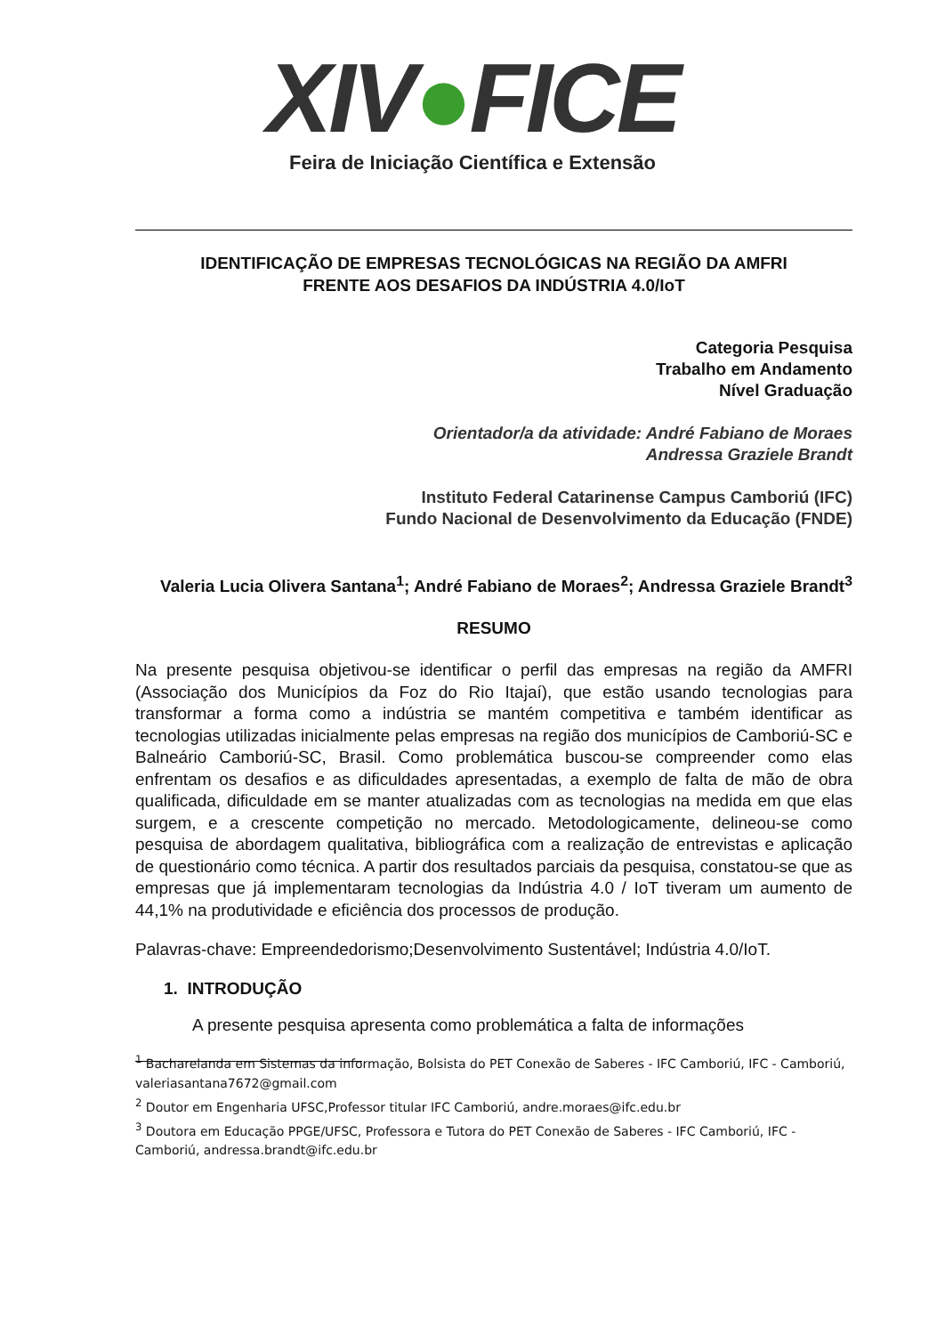XIV●FICE
Feira de Iniciação Científica e Extensão
IDENTIFICAÇÃO DE EMPRESAS TECNOLÓGICAS NA REGIÃO DA AMFRI
FRENTE AOS DESAFIOS DA INDÚSTRIA 4.0/IoT
Categoria Pesquisa
Trabalho em Andamento
Nível Graduação
Orientador/a da atividade: André Fabiano de Moraes
Andressa Graziele Brandt
Instituto Federal Catarinense Campus Camboriú (IFC)
Fundo Nacional de Desenvolvimento da Educação (FNDE)
Valeria Lucia Olivera Santana<sup>1</sup>; André Fabiano de Moraes<sup>2</sup>; Andressa Graziele Brandt<sup>3</sup>
RESUMO
Na presente pesquisa objetivou-se identificar o perfil das empresas na região da AMFRI (Associação dos Municípios da Foz do Rio Itajaí), que estão usando tecnologias para transformar a forma como a indústria se mantém competitiva e também identificar as tecnologias utilizadas inicialmente pelas empresas na região dos municípios de Camboriú-SC e Balneário Camboriú-SC, Brasil. Como problemática buscou-se compreender como elas enfrentam os desafios e as dificuldades apresentadas, a exemplo de falta de mão de obra qualificada, dificuldade em se manter atualizadas com as tecnologias na medida em que elas surgem, e a crescente competição no mercado. Metodologicamente, delineou-se como pesquisa de abordagem qualitativa, bibliográfica com a realização de entrevistas e aplicação de questionário como técnica. A partir dos resultados parciais da pesquisa, constatou-se que as empresas que já implementaram tecnologias da Indústria 4.0 / IoT tiveram um aumento de 44,1% na produtividade e eficiência dos processos de produção.
Palavras-chave: Empreendedorismo;Desenvolvimento Sustentável; Indústria 4.0/IoT.
1. INTRODUÇÃO
A presente pesquisa apresenta como problemática a falta de informações
<sup>1</sup> Bacharelanda em Sistemas da informação, Bolsista do PET Conexão de Saberes - IFC Camboriú, IFC - Camboriú, valeriasantana7672@gmail.com
<sup>2</sup> Doutor em Engenharia UFSC,Professor titular IFC Camboriú, andre.moraes@ifc.edu.br
<sup>3</sup> Doutora em Educação PPGE/UFSC, Professora e Tutora do PET Conexão de Saberes - IFC Camboriú, IFC - Camboriú, andressa.brandt@ifc.edu.br